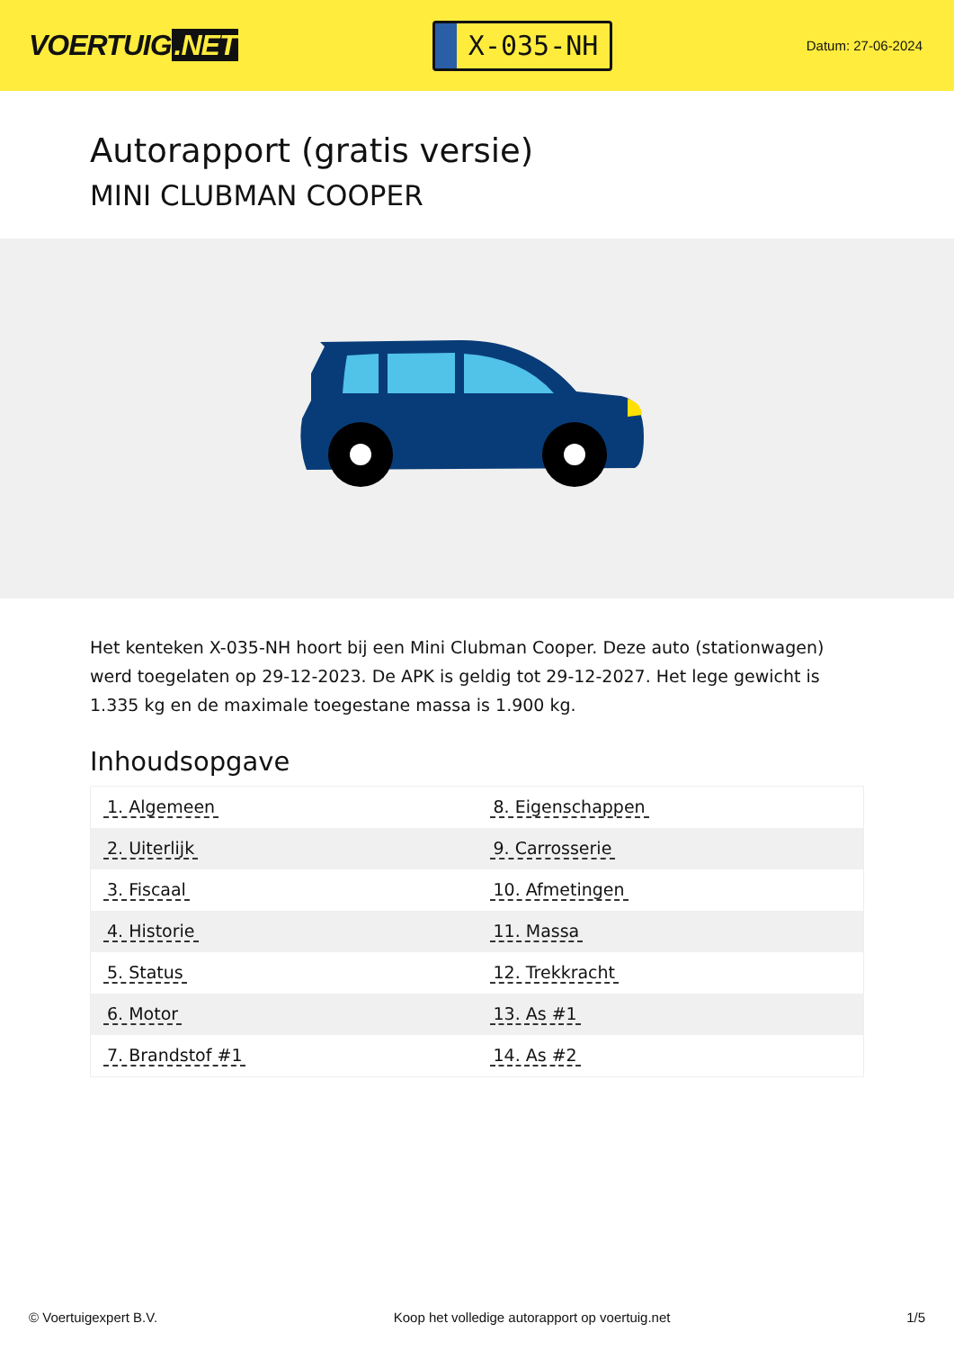VOERTUIG.NET
X-035-NH
Datum: 27-06-2024
Autorapport (gratis versie)
MINI CLUBMAN COOPER
Het kenteken X-035-NH hoort bij een Mini Clubman Cooper. Deze auto (stationwagen) werd toegelaten op 29-12-2023. De APK is geldig tot 29-12-2027. Het lege gewicht is 1.335 kg en de maximale toegestane massa is 1.900 kg.
Inhoudsopgave
| 1. Algemeen | 8. Eigenschappen |
| 2. Uiterlijk | 9. Carrosserie |
| 3. Fiscaal | 10. Afmetingen |
| 4. Historie | 11. Massa |
| 5. Status | 12. Trekkracht |
| 6. Motor | 13. As #1 |
| 7. Brandstof #1 | 14. As #2 |
© Voertuigexpert B.V. Koop het volledige autorapport op voertuig.net 1/5